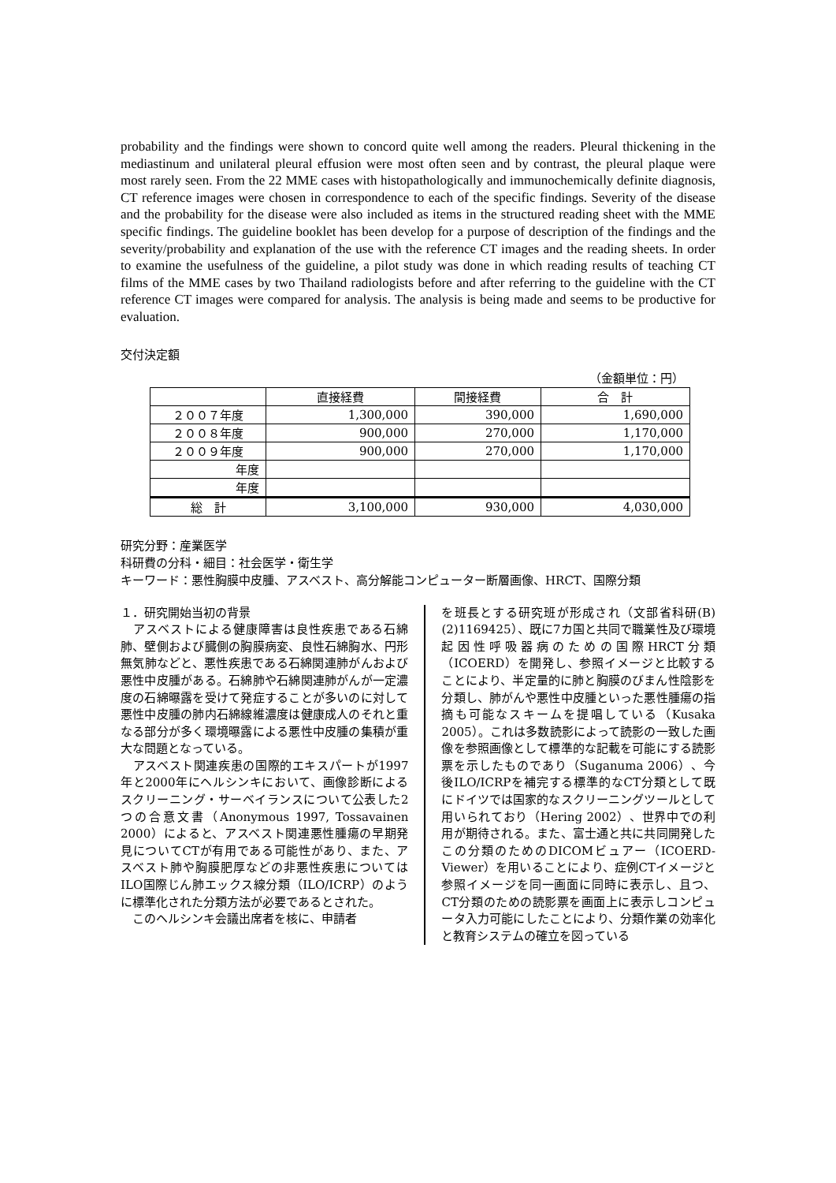probability and the findings were shown to concord quite well among the readers. Pleural thickening in the mediastinum and unilateral pleural effusion were most often seen and by contrast, the pleural plaque were most rarely seen. From the 22 MME cases with histopathologically and immunochemically definite diagnosis, CT reference images were chosen in correspondence to each of the specific findings. Severity of the disease and the probability for the disease were also included as items in the structured reading sheet with the MME specific findings. The guideline booklet has been develop for a purpose of description of the findings and the severity/probability and explanation of the use with the reference CT images and the reading sheets. In order to examine the usefulness of the guideline, a pilot study was done in which reading results of teaching CT films of the MME cases by two Thailand radiologists before and after referring to the guideline with the CT reference CT images were compared for analysis. The analysis is being made and seems to be productive for evaluation.
交付決定額
（金額単位：円）
| | 直接経費 | 間接経費 | 合 計 |
| --- | --- | --- | --- |
| ２００７年度 | 1,300,000 | 390,000 | 1,690,000 |
| ２００８年度 | 900,000 | 270,000 | 1,170,000 |
| ２００９年度 | 900,000 | 270,000 | 1,170,000 |
| 年度 | | | |
| 年度 | | | |
| 総 計 | 3,100,000 | 930,000 | 4,030,000 |
研究分野：産業医学
科研費の分科・細目：社会医学・衛生学
キーワード：悪性胸膜中皮腫、アスベスト、高分解能コンピューター断層画像、HRCT、国際分類
１．研究開始当初の背景
　アスベストによる健康障害は良性疾患である石綿肺、壁側および臓側の胸膜病変、良性石綿胸水、円形無気肺などと、悪性疾患である石綿関連肺がんおよび悪性中皮腫がある。石綿肺や石綿関連肺がんが一定濃度の石綿曝露を受けて発症することが多いのに対して悪性中皮腫の肺内石綿線維濃度は健康成人のそれと重なる部分が多く環境曝露による悪性中皮腫の集積が重大な問題となっている。
　アスベスト関連疾患の国際的エキスパートが1997年と2000年にヘルシンキにおいて、画像診断によるスクリーニング・サーベイランスについて公表した2つの合意文書（Anonymous 1997, Tossavainen 2000）によると、アスベスト関連悪性腫瘍の早期発見についてCTが有用である可能性があり、また、アスベスト肺や胸膜肥厚などの非悪性疾患についてはILO国際じん肺エックス線分類（ILO/ICRP）のように標準化された分類方法が必要であるとされた。
　このヘルシンキ会議出席者を核に、申請者
を班長とする研究班が形成され（文部省科研(B)(2)1169425）、既に7カ国と共同で職業性及び環境起因性呼吸器病のための国際HRCT分類（ICOERD）を開発し、参照イメージと比較することにより、半定量的に肺と胸膜のびまん性陰影を分類し、肺がんや悪性中皮腫といった悪性腫瘍の指摘も可能なスキームを提唱している（Kusaka 2005）。これは多数読影によって読影の一致した画像を参照画像として標準的な記載を可能にする読影票を示したものであり（Suganuma 2006）、今後ILO/ICRPを補完する標準的なCT分類として既にドイツでは国家的なスクリーニングツールとして用いられており（Hering 2002）、世界中での利用が期待される。また、富士通と共に共同開発したこの分類のためのDICOMビュアー（ICOERD-Viewer）を用いることにより、症例CTイメージと参照イメージを同一画面に同時に表示し、且つ、CT分類のための読影票を画面上に表示しコンピュータ入力可能にしたことにより、分類作業の効率化と教育システムの確立を図っている